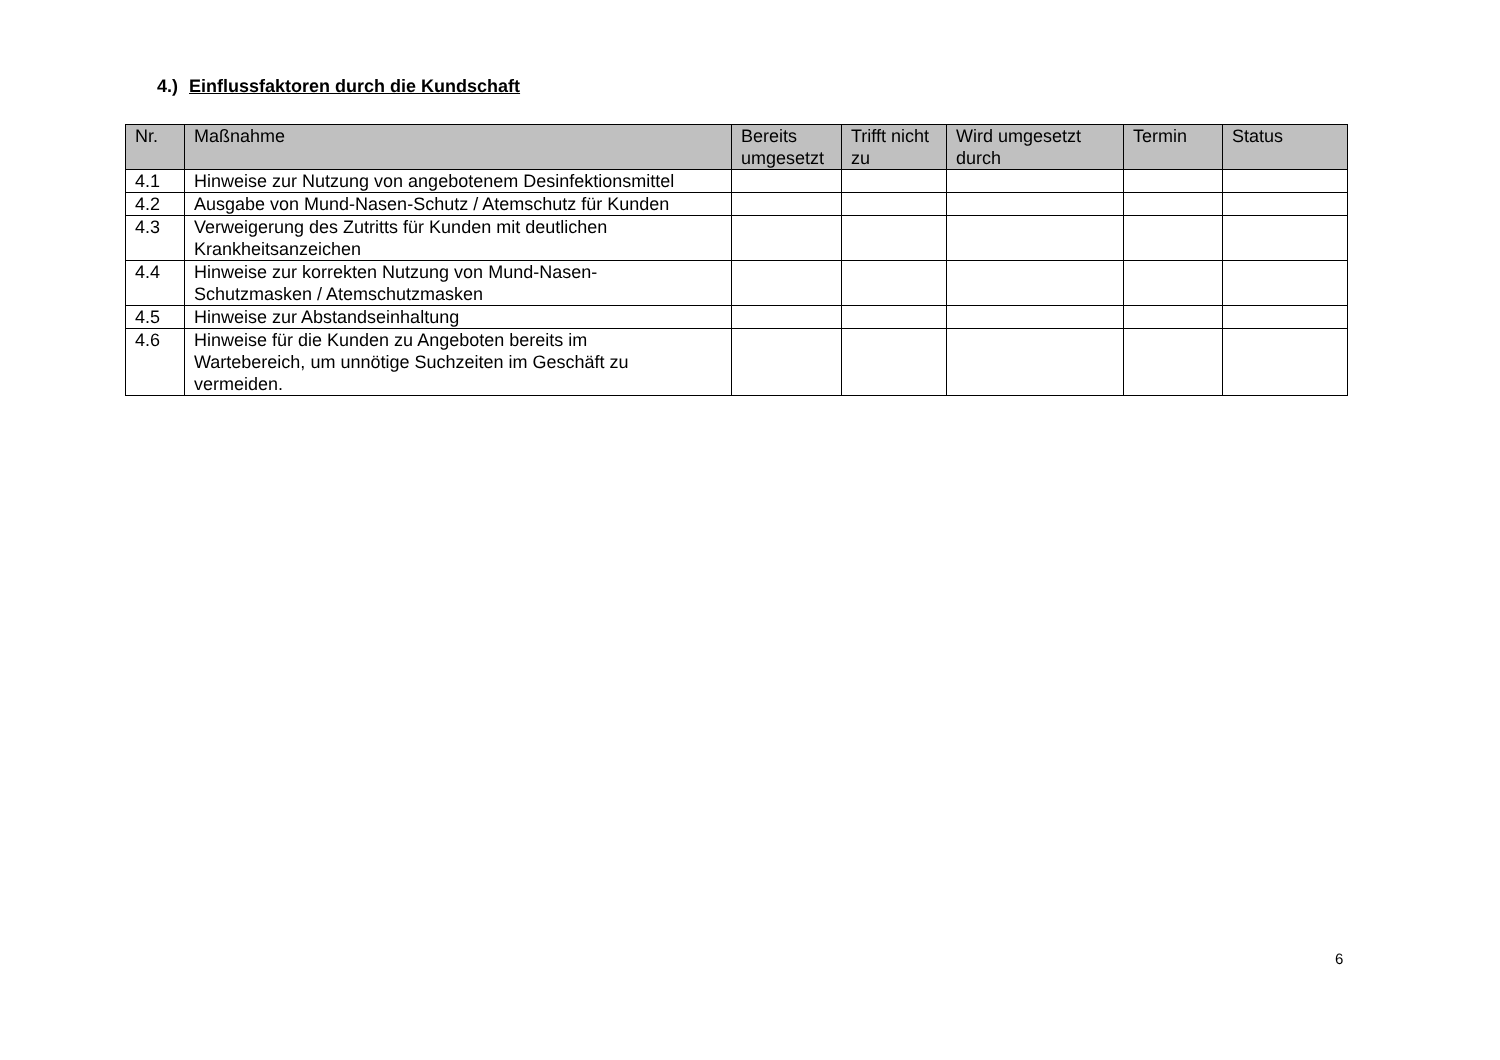4.) Einflussfaktoren durch die Kundschaft
| Nr. | Maßnahme | Bereits umgesetzt | Trifft nicht zu | Wird umgesetzt durch | Termin | Status |
| --- | --- | --- | --- | --- | --- | --- |
| 4.1 | Hinweise zur Nutzung von angebotenem Desinfektionsmittel | | | | | |
| 4.2 | Ausgabe von Mund-Nasen-Schutz / Atemschutz für Kunden | | | | | |
| 4.3 | Verweigerung des Zutritts für Kunden mit deutlichen Krankheitsanzeichen | | | | | |
| 4.4 | Hinweise zur korrekten Nutzung von Mund-Nasen- Schutzmasken / Atemschutzmasken | | | | | |
| 4.5 | Hinweise zur Abstandseinhaltung | | | | | |
| 4.6 | Hinweise für die Kunden zu Angeboten bereits im Wartebereich, um unnötige Suchzeiten im Geschäft zu vermeiden. | | | | | |
6